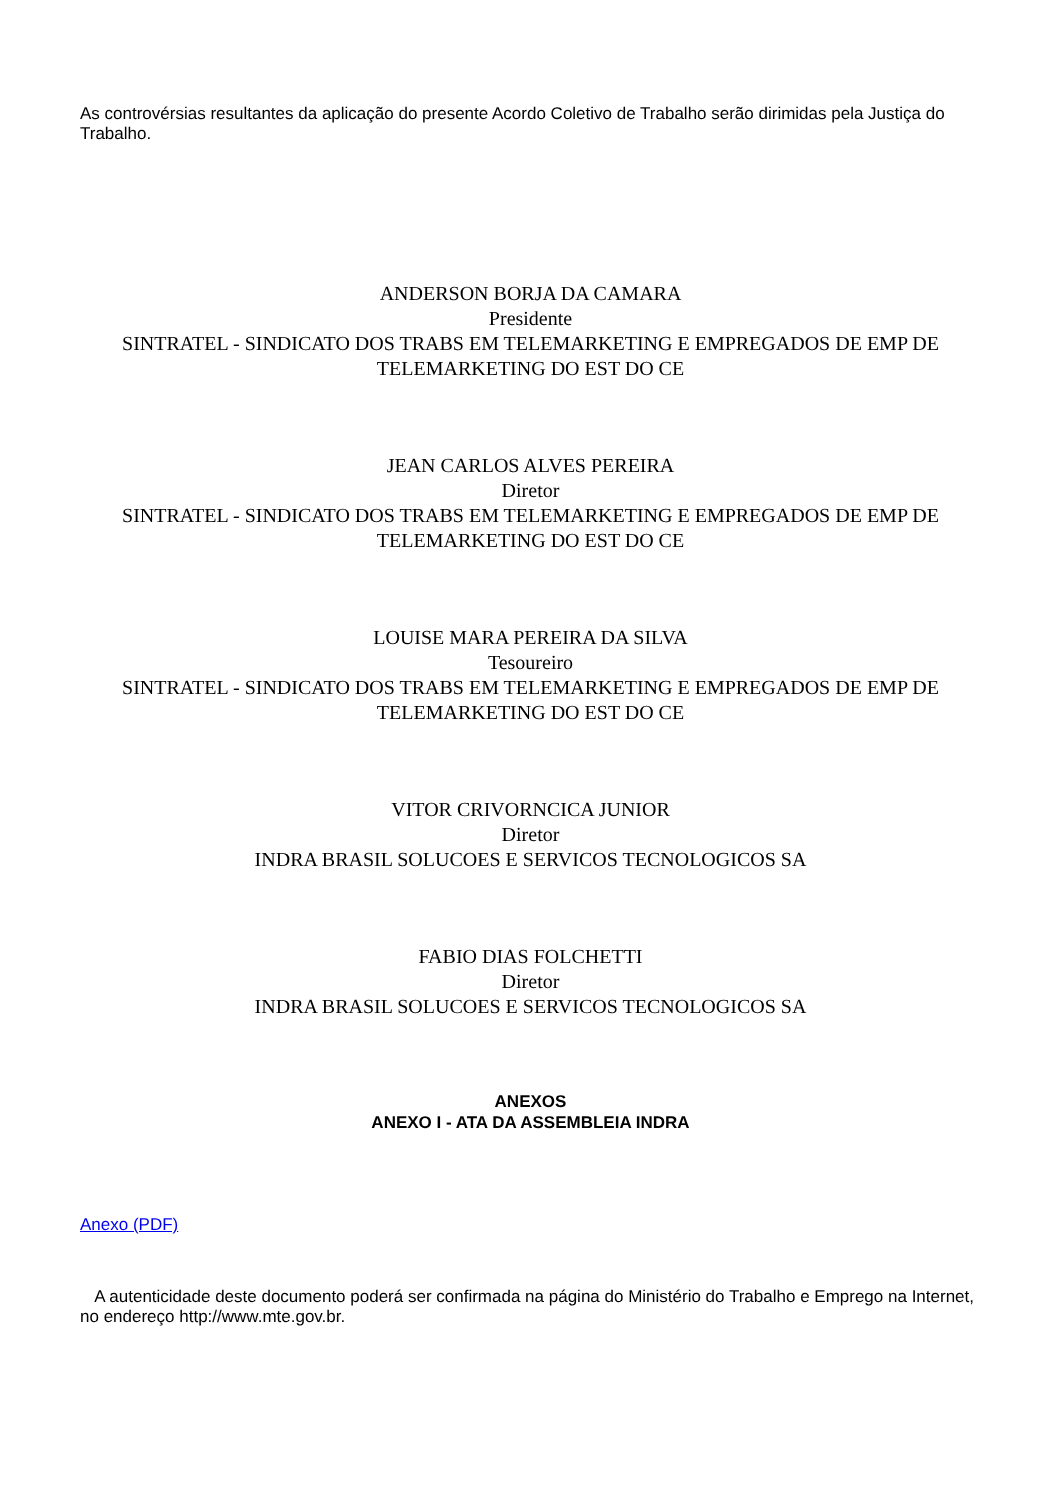As controvérsias resultantes da aplicação do presente Acordo Coletivo de Trabalho serão dirimidas pela Justiça do Trabalho.
ANDERSON BORJA DA CAMARA
Presidente
SINTRATEL - SINDICATO DOS TRABS EM TELEMARKETING E EMPREGADOS DE EMP DE TELEMARKETING DO EST DO CE
JEAN CARLOS ALVES PEREIRA
Diretor
SINTRATEL - SINDICATO DOS TRABS EM TELEMARKETING E EMPREGADOS DE EMP DE TELEMARKETING DO EST DO CE
LOUISE MARA PEREIRA DA SILVA
Tesoureiro
SINTRATEL - SINDICATO DOS TRABS EM TELEMARKETING E EMPREGADOS DE EMP DE TELEMARKETING DO EST DO CE
VITOR CRIVORNCICA JUNIOR
Diretor
INDRA BRASIL SOLUCOES E SERVICOS TECNOLOGICOS SA
FABIO DIAS FOLCHETTI
Diretor
INDRA BRASIL SOLUCOES E SERVICOS TECNOLOGICOS SA
ANEXOS
ANEXO I - ATA DA ASSEMBLEIA INDRA
Anexo (PDF)
A autenticidade deste documento poderá ser confirmada na página do Ministério do Trabalho e Emprego na Internet, no endereço http://www.mte.gov.br.